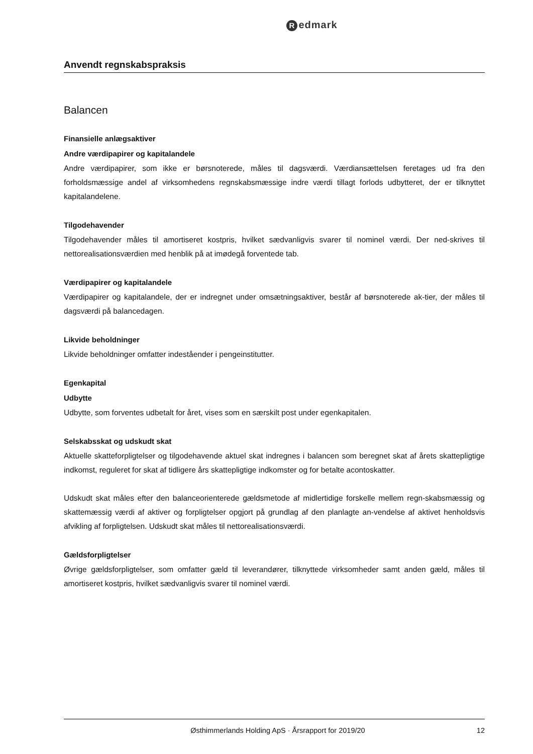Redmark
Anvendt regnskabspraksis
Balancen
Finansielle anlægsaktiver
Andre værdipapirer og kapitalandele
Andre værdipapirer, som ikke er børsnoterede, måles til dagsværdi. Værdiansættelsen feretages ud fra den forholdsmæssige andel af virksomhedens regnskabsmæssige indre værdi tillagt forlods udbytteret, der er tilknyttet kapitalandelene.
Tilgodehavender
Tilgodehavender måles til amortiseret kostpris, hvilket sædvanligvis svarer til nominel værdi. Der ned-skrives til nettorealisationsværdien med henblik på at imødegå forventede tab.
Værdipapirer og kapitalandele
Værdipapirer og kapitalandele, der er indregnet under omsætningsaktiver, består af børsnoterede ak-tier, der måles til dagsværdi på balancedagen.
Likvide beholdninger
Likvide beholdninger omfatter indeståender i pengeinstitutter.
Egenkapital
Udbytte
Udbytte, som forventes udbetalt for året, vises som en særskilt post under egenkapitalen.
Selskabsskat og udskudt skat
Aktuelle skatteforpligtelser og tilgodehavende aktuel skat indregnes i balancen som beregnet skat af årets skattepligtige indkomst, reguleret for skat af tidligere års skattepligtige indkomster og for betalte acontoskatter.
Udskudt skat måles efter den balanceorienterede gældsmetode af midlertidige forskelle mellem regn-skabsmæssig og skattemæssig værdi af aktiver og forpligtelser opgjort på grundlag af den planlagte an-vendelse af aktivet henholdsvis afvikling af forpligtelsen. Udskudt skat måles til nettorealisationsværdi.
Gældsforpligtelser
Øvrige gældsforpligtelser, som omfatter gæld til leverandører, tilknyttede virksomheder samt anden gæld, måles til amortiseret kostpris, hvilket sædvanligvis svarer til nominel værdi.
Østhimmerlands Holding ApS · Årsrapport for 2019/20
12